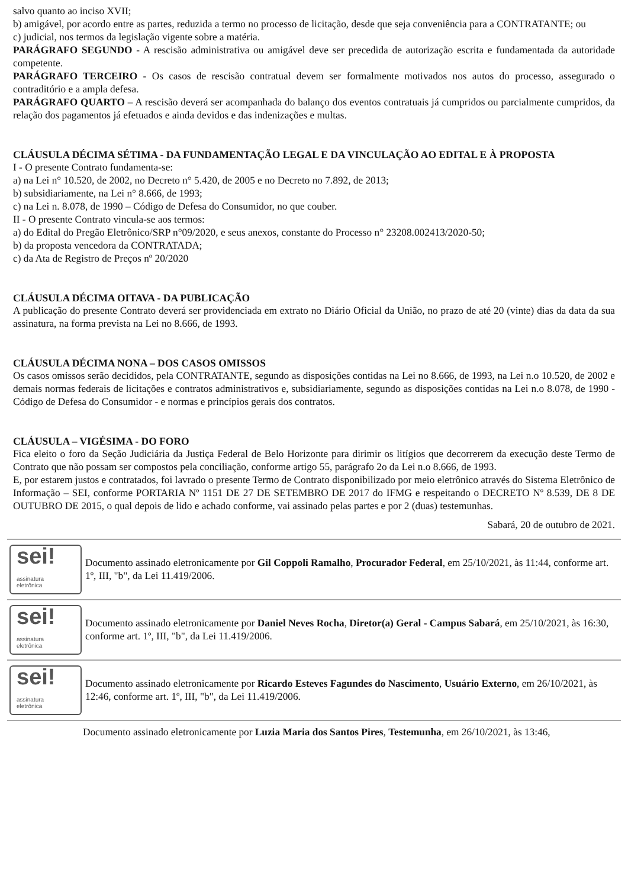salvo quanto ao inciso XVII;
b) amigável, por acordo entre as partes, reduzida a termo no processo de licitação, desde que seja conveniência para a CONTRATANTE; ou
c) judicial, nos termos da legislação vigente sobre a matéria.
PARÁGRAFO SEGUNDO - A rescisão administrativa ou amigável deve ser precedida de autorização escrita e fundamentada da autoridade competente.
PARÁGRAFO TERCEIRO - Os casos de rescisão contratual devem ser formalmente motivados nos autos do processo, assegurado o contraditório e a ampla defesa.
PARÁGRAFO QUARTO – A rescisão deverá ser acompanhada do balanço dos eventos contratuais já cumpridos ou parcialmente cumpridos, da relação dos pagamentos já efetuados e ainda devidos e das indenizações e multas.
CLÁUSULA DÉCIMA SÉTIMA - DA FUNDAMENTAÇÃO LEGAL E DA VINCULAÇÃO AO EDITAL E À PROPOSTA
I - O presente Contrato fundamenta-se:
a) na Lei n° 10.520, de 2002, no Decreto n° 5.420, de 2005 e no Decreto no 7.892, de 2013;
b) subsidiariamente, na Lei n° 8.666, de 1993;
c) na Lei n. 8.078, de 1990 – Código de Defesa do Consumidor, no que couber.
II - O presente Contrato vincula-se aos termos:
a) do Edital do Pregão Eletrônico/SRP n°09/2020, e seus anexos, constante do Processo n° 23208.002413/2020-50;
b) da proposta vencedora da CONTRATADA;
c) da Ata de Registro de Preços nº 20/2020
CLÁUSULA DÉCIMA OITAVA - DA PUBLICAÇÃO
A publicação do presente Contrato deverá ser providenciada em extrato no Diário Oficial da União, no prazo de até 20 (vinte) dias da data da sua assinatura, na forma prevista na Lei no 8.666, de 1993.
CLÁUSULA DÉCIMA NONA – DOS CASOS OMISSOS
Os casos omissos serão decididos, pela CONTRATANTE, segundo as disposições contidas na Lei no 8.666, de 1993, na Lei n.o 10.520, de 2002 e demais normas federais de licitações e contratos administrativos e, subsidiariamente, segundo as disposições contidas na Lei n.o 8.078, de 1990 - Código de Defesa do Consumidor - e normas e princípios gerais dos contratos.
CLÁUSULA – VIGÉSIMA - DO FORO
Fica eleito o foro da Seção Judiciária da Justiça Federal de Belo Horizonte para dirimir os litígios que decorrerem da execução deste Termo de Contrato que não possam ser compostos pela conciliação, conforme artigo 55, parágrafo 2o da Lei n.o 8.666, de 1993.
E, por estarem justos e contratados, foi lavrado o presente Termo de Contrato disponibilizado por meio eletrônico através do Sistema Eletrônico de Informação – SEI, conforme PORTARIA Nº 1151 DE 27 DE SETEMBRO DE 2017 do IFMG e respeitando o DECRETO Nº 8.539, DE 8 DE OUTUBRO DE 2015, o qual depois de lido e achado conforme, vai assinado pelas partes e por 2 (duas) testemunhas.
Sabará, 20 de outubro de 2021.
sei!
assinatura
eletrônica
Documento assinado eletronicamente por Gil Coppoli Ramalho, Procurador Federal, em 25/10/2021, às 11:44, conforme art. 1º, III, "b", da Lei 11.419/2006.
sei!
assinatura
eletrônica
Documento assinado eletronicamente por Daniel Neves Rocha, Diretor(a) Geral - Campus Sabará, em 25/10/2021, às 16:30, conforme art. 1º, III, "b", da Lei 11.419/2006.
sei!
assinatura
eletrônica
Documento assinado eletronicamente por Ricardo Esteves Fagundes do Nascimento, Usuário Externo, em 26/10/2021, às 12:46, conforme art. 1º, III, "b", da Lei 11.419/2006.
Documento assinado eletronicamente por Luzia Maria dos Santos Pires, Testemunha, em 26/10/2021, às 13:46,